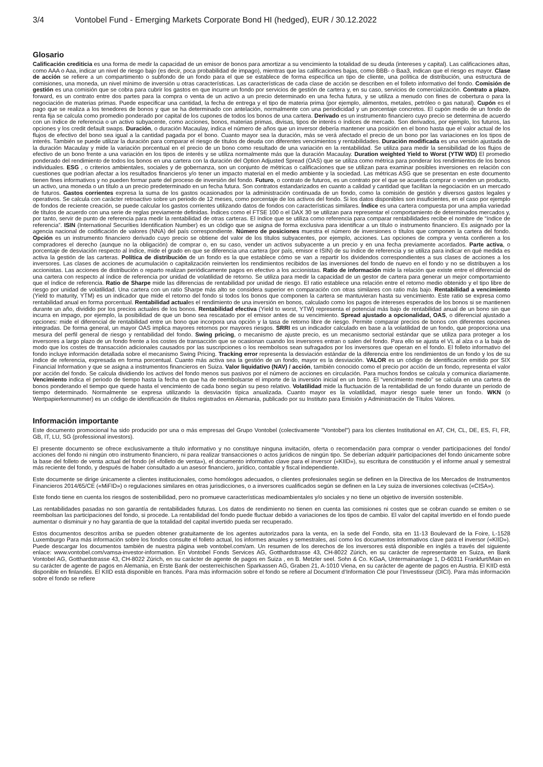3/4 Vontobel Fund - Emerging Markets Corporate Bond HI (hedged), EUR / 30.12.2022
Glosario
Calificación crediticia es una forma de medir la capacidad de un emisor de bonos para amortizar a su vencimiento la totalidad de su deuda (intereses y capital). Las calificaciones altas, como AAA o Aaa, indicar un nivel de riesgo bajo (es decir, poca probabilidad de impago), mientras que las calificaciones bajas, como BBB- o Baa3, indican que el riesgo es mayor. Clase de acción se refiere a un compartimento o subfondo de un fondo para el que se establece de forma específica un tipo de cliente, una política de distribución, una estructura de comisiones, una moneda, un nivel mínimo de inversión u otras características. Las características de cada clase de acción se describen en el folleto informativo del fondo. Comisión de gestión es una comisión que se cobra para cubrir los gastos en que incurre un fondo por servicios de gestión de cartera y, en su caso, servicios de comercialización. Contrato a plazo, forward, es un contrato entre dos partes para la compra o venta de un activo a un precio determinado en una fecha futura, y se utiliza a menudo con fines de cobertura o para la negociación de materias primas. Puede especificar una cantidad, la fecha de entrega y el tipo de materia prima (por ejemplo, alimentos, metales, petróleo o gas natural). Cupón es el pago que se realiza a los tenedores de bonos y que se ha determinado con antelación, normalmente con una periodicidad y un porcentaje concretos. El cupón medio de un fondo de renta fija se calcula como promedio ponderado por capital de los cupones de todos los bonos de una cartera. Derivado es un instrumento financiero cuyo precio se determina de acuerdo con un índice de referencia o un activo subyacente, como acciones, bonos, materias primas, divisas, tipos de interés o índices de mercado. Son derivados, por ejemplo, los futuros, las opciones y los credit default swaps. Duración, o duración Macaulay, indica el número de años que un inversor debería mantener una posición en el bono hasta que el valor actual de los flujos de efectivo del bono sea igual a la cantidad pagada por el bono. Cuanto mayor sea la duración, más se verá afectado el precio de un bono por las variaciones en los tipos de interés. También se puede utilizar la duración para comparar el riesgo de títulos de deuda con diferentes vencimientos y rentabilidades. Duración modificada es una versión ajustada de la duración Macaulay y mide la variación porcentual en el precio de un bono como resultado de una variación en la rentabilidad. Se utiliza para medir la sensibilidad de los flujos de efectivo de un bono frente a una variación en los tipos de interés y se utiliza normalmente más que la duración Macaulay. Duration weighted Yield to Worst (YTW WD) El promedio ponderado del rendimiento de todos los bonos en una cartera con la duración del Option Adjusted Spread (OAS) que se utiliza como métrica para ponderar los rendimientos de los bonos individuales. ESG , o criterios ambientales, sociales y de gobernanza, son un conjunto de métricas o calificaciones que se utilizan para examinar posibles inversiones en relación con cuestiones que podrían afectar a los resultados financieros y/o tener un impacto material en el medio ambiente y la sociedad. Las métricas ASG que se presentan en este documento tienen fines informativos y no pueden formar parte del proceso de inversión del fondo. Futuro, o contrato de futuros, es un contrato por el que se acuerda comprar o venden un producto, un activo, una moneda o un título a un precio predeterminado en un fecha futura. Son contratos estandarizados en cuanto a calidad y cantidad que facilitan la negociación en un mercado de futuros. Gastos corrientes expresa la suma de los gastos ocasionados por la administración continuada de un fondo, como la comisión de gestión y diversos gastos legales y operativos. Se calcula con carácter retroactivo sobre un periodo de 12 meses, como porcentaje de los activos del fondo. Si los datos disponibles son insuficientes, en el caso por ejemplo de fondos de reciente creación, se puede calcular los gastos corrientes utilizando datos de fondos con características similares. Índice es una cartera compuesta por una amplia variedad de títulos de acuerdo con una serie de reglas previamente definidas. Índices como el FTSE 100 o el DAX 30 se utilizan para representar el comportamiento de determinados mercados y, por tanto, servir de punto de referencia para medir la rentabilidad de otras carteras. El índice que se utiliza como referencia para comparar rentabilidades recibe el nombre de “índice de referencia”. ISIN (International Securities Identification Number) es un código que se asigna de forma exclusiva para identificar a un título o instrumento financiero. Es asignado por la agencia nacional de codificación de valores (NNA) del país correspondiente. Número de posiciones muestra el número de inversiones o títulos que componen la cartera del fondo. Opción es un instrumento financiero derivado cuyo precio se obtiene del valor de los títulos subyacentes, por ejemplo, acciones. Las opciones de compra y venta confieren a los compradores el derecho (aunque no la obligación) de comprar o, en su caso, vender un activos subyacente a un precio y en una fecha previamente acordados. Parte activa, o porcentaje de desviación respecto al índice, mide el grado en que se diferencia una cartera (por país, emisor e ISIN) de su índice de referencia y se utiliza para indicar en qué medida es activa la gestión de las carteras. Política de distribución de un fondo es la que establece cómo se van a repartir los dividendos correspondientes a sus clases de acciones a los inversores. Las clases de acciones de acumulación o capitalización reinvierten los rendimientos recibidos de las inversiones del fondo de nuevo en el fondo y no se distribuyen a los accionistas. Las acciones de distribución o reparto realizan periódicamente pagos en efectivo a los accionistas. Ratio de información mide la relación que existe entre el diferencial de una cartera con respecto al índice de referencia por unidad de volatilidad de retorno. Se utiliza para medir la capacidad de un gestor de cartera para generar un mejor comportamiento que el índice de referencia. Ratio de Sharpe mide las diferencias de rentabilidad por unidad de riesgo. El ratio establece una relación entre el retorno medio obtenido y el tipo libre de riesgo por unidad de volatilidad. Una cartera con un ratio Sharpe más alto se considera superior en comparación con otras similares con ratio más bajo. Rentabilidad a vencimiento (Yield to maturity, YTM) es un indicador que mide el retorno del fondo si todos los bonos que componen la cartera se mantuvieran hasta su vencimiento. Este ratio se expresa como rentabilidad anual en forma porcentual. Rentabilidad actuales el rendimiento de una inversión en bonos, calculado como los pagos de intereses esperados de los bonos si se mantienen durante un año, dividido por los precios actuales de los bonos. Rentabilidad efectiva (Yield to worst, YTW) representa el potencial más bajo de rentabilidad anual de un bono sin que incurra en impago, por ejemplo, la posibilidad de que un bono sea rescatado por el emisor antes de su vencimiento. Spread ajustado a opcionalidad, OAS, o diferencial ajustado a opciones: mide el diferencial de rentabilidad entre un bono que incorpora una opción y la tasa de retorno libre de riesgo. Permite comparar precios de bonos con diferentes opciones integradas. De forma general, un mayor OAS implica mayores retornos por mayores riesgos. SRRI es un indicador calculado en base a la volatilidad de un fondo, que proporciona una mesura del perfil general de riesgo y rentabilidad del fondo. Swing pricing, o mecanismo de ajuste precio, es un mecanismo sectorial estándar que se utiliza para proteger a los inversores a largo plazo de un fondo frente a los costes de transacción que se ocasionan cuando los inversores entran o salen del fondo. Para ello se ajusta el VL al alza o a la baja de modo que los costes de transacción adicionales causados por las suscripciones o los reembolsos sean sufragados por los inversores que operan en el fondo. El folleto informativo del fondo incluye información detallada sobre el mecanismo Swing Pricing. Tracking error representa la desviación estándar de la diferencia entre los rendimientos de un fondo y los de su índice de referencia, expresada en forma porcentual. Cuanto más activa sea la gestión de un fondo, mayor es la desviación. VALOR es un código de identificación emitido por SIX Financial Information y que se asigna a instrumentos financieros en Suiza. Valor liquidativo (NAV) / acción, también conocido como el precio por acción de un fondo, representa el valor por acción del fondo. Se calcula dividiendo los activos del fondo menos sus pasivos por el número de acciones en circulación. Para muchos fondos se calcula y comunica diariamente. Vencimiento indica el periodo de tiempo hasta la fecha en que ha de reembolsarse el importe de la inversión inicial en un bono. El “vencimiento medio” se calcula en una cartera de bonos ponderando el tiempo que quede hasta el vencimiento de cada bono según su peso relativo. Volatilidad mide la fluctuación de la rentabilidad de un fondo durante un periodo de tiempo determinado. Normalmente se expresa utilizando la desviación típica anualizada. Cuanto mayor es la volatilidad, mayor riesgo suele tener un fondo. WKN (o Wertpapierkennummer) es un código de identificación de títulos registrados en Alemania, publicado por su Instituto para Emisión y Administración de Títulos Valores.
Información importante
Este documento promocional ha sido producido por una o más empresas del Grupo Vontobel (colectivamente "Vontobel") para los clientes Institutional en AT, CH, CL, DE, ES, FI, FR, GB, IT, LU, SG (professional investors).
El presente documento se ofrece exclusivamente a título informativo y no constituye ninguna invitación, oferta o recomendación para comprar o vender participaciones del fondo/ acciones del fondo ni ningún otro instrumento financiero, ni para realizar transacciones o actos jurídicos de ningún tipo. Se deberían adquirir participaciones del fondo únicamente sobre la base del folleto de venta actual del fondo (el «folleto de venta»), el documento informativo clave para el inversor («KIID»), su escritura de constitución y el informe anual y semestral más reciente del fondo, y después de haber consultado a un asesor financiero, jurídico, contable y fiscal independiente.
Este documente se dirige únicamente a clientes institucionales, como homólogos adecuados, o clientes profesionales según se definen en la Directiva de los Mercados de Instrumentos Financieros 2014/65/CE («MiFID») o regulaciones similares en otras jurisdicciones, o a inversores cualificados según se definen en la Ley suiza de inversiones colectivas («CISA»).
Este fondo tiene en cuenta los riesgos de sostenibilidad, pero no promueve características medioambientales y/o sociales y no tiene un objetivo de inversión sostenible.
Las rentabilidades pasadas no son garantía de rentabilidades futuras. Los datos de rendimiento no tienen en cuenta las comisiones ni costes que se cobran cuando se emiten o se reembolsan las participaciones del fondo, si procede. La rentabilidad del fondo puede fluctuar debido a variaciones de los tipos de cambio. El valor del capital invertido en el fondo puede aumentar o disminuir y no hay garantía de que la totalidad del capital invertido pueda ser recuperado.
Estos documentos descritos arriba se pueden obtener gratuitamente de los agentes autorizados para la venta, en la sede del Fondo, sita en 11-13 Boulevard de la Foire, L-1528 Luxemburgo Para más información sobre los fondos consulte el folleto actual, los informes anuales y semestrales, así como los documentos informativos clave para el inversor («KIID»). Puede descargar los documentos también de nuestra página web vontobel.com/am. Un resumen de los derechos de los inversores está disponible en inglés a través del siguiente enlace: www.vontobel.com/vamsa-investor-information. En Vontobel Fonds Services AG, Gotthardstrasse 43, CH-8022 Zúrich, en su carácter de representante en Suiza, en Bank Vontobel AG, Gotthardstrasse 43, CH-8022 Zúrich, en su carácter de agente de pagos en Suiza , en B. Metzler seel. Sohn & Co. KGaA, Untermainanlage 1, D-60311 Frankfurt/Main en su carácter de agente de pagos en Alemania, en Erste Bank der oesterreichischen Sparkassen AG, Graben 21, A-1010 Viena, en su carácter de agente de pagos en Austria. El KIID está disponible en finlandés. El KIID está disponible en francés. Para más información sobre el fondo se refiere al Document d’Information Clé pour l’Investisseur (DICI). Para más información sobre el fondo se refiere